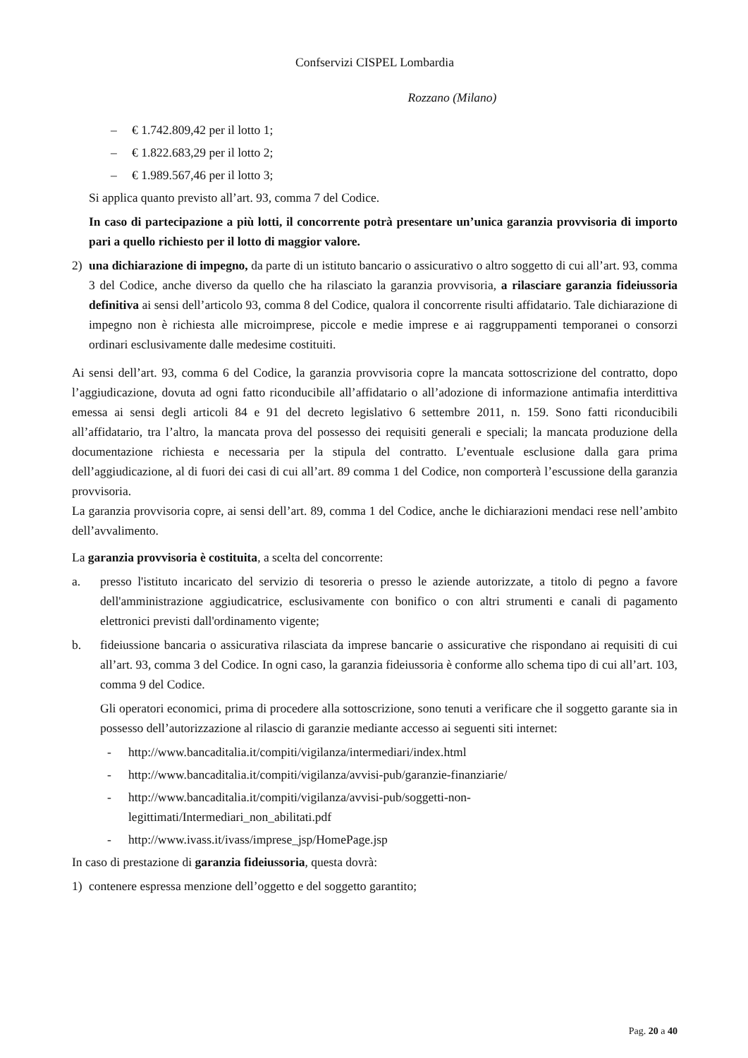Confservizi CISPEL Lombardia
Rozzano (Milano)
– € 1.742.809,42 per il lotto 1;
– € 1.822.683,29 per il lotto 2;
– € 1.989.567,46 per il lotto 3;
Si applica quanto previsto all’art. 93, comma 7 del Codice.
In caso di partecipazione a più lotti, il concorrente potrà presentare un’unica garanzia provvisoria di importo pari a quello richiesto per il lotto di maggior valore.
2) una dichiarazione di impegno, da parte di un istituto bancario o assicurativo o altro soggetto di cui all’art. 93, comma 3 del Codice, anche diverso da quello che ha rilasciato la garanzia provvisoria, a rilasciare garanzia fideiussoria definitiva ai sensi dell’articolo 93, comma 8 del Codice, qualora il concorrente risulti affidatario. Tale dichiarazione di impegno non è richiesta alle microimprese, piccole e medie imprese e ai raggruppamenti temporanei o consorzi ordinari esclusivamente dalle medesime costituiti.
Ai sensi dell’art. 93, comma 6 del Codice, la garanzia provvisoria copre la mancata sottoscrizione del contratto, dopo l’aggiudicazione, dovuta ad ogni fatto riconducibile all’affidatario o all’adozione di informazione antimafia interdittiva emessa ai sensi degli articoli 84 e 91 del decreto legislativo 6 settembre 2011, n. 159. Sono fatti riconducibili all’affidatario, tra l’altro, la mancata prova del possesso dei requisiti generali e speciali; la mancata produzione della documentazione richiesta e necessaria per la stipula del contratto. L’eventuale esclusione dalla gara prima dell’aggiudicazione, al di fuori dei casi di cui all’art. 89 comma 1 del Codice, non comporterà l’escussione della garanzia provvisoria.
La garanzia provvisoria copre, ai sensi dell’art. 89, comma 1 del Codice, anche le dichiarazioni mendaci rese nell’ambito dell’avvalimento.
La garanzia provvisoria è costituita, a scelta del concorrente:
a. presso l'istituto incaricato del servizio di tesoreria o presso le aziende autorizzate, a titolo di pegno a favore dell'amministrazione aggiudicatrice, esclusivamente con bonifico o con altri strumenti e canali di pagamento elettronici previsti dall'ordinamento vigente;
b. fideiussione bancaria o assicurativa rilasciata da imprese bancarie o assicurative che rispondano ai requisiti di cui all’art. 93, comma 3 del Codice. In ogni caso, la garanzia fideiussoria è conforme allo schema tipo di cui all’art. 103, comma 9 del Codice.
Gli operatori economici, prima di procedere alla sottoscrizione, sono tenuti a verificare che il soggetto garante sia in possesso dell’autorizzazione al rilascio di garanzie mediante accesso ai seguenti siti internet:
- http://www.bancaditalia.it/compiti/vigilanza/intermediari/index.html
- http://www.bancaditalia.it/compiti/vigilanza/avvisi-pub/garanzie-finanziarie/
- http://www.bancaditalia.it/compiti/vigilanza/avvisi-pub/soggetti-non-
legittimati/Intermediari_non_abilitati.pdf
- http://www.ivass.it/ivass/imprese_jsp/HomePage.jsp
In caso di prestazione di garanzia fideiussoria, questa dovrà:
1) contenere espressa menzione dell’oggetto e del soggetto garantito;
Pag. 20 a 40